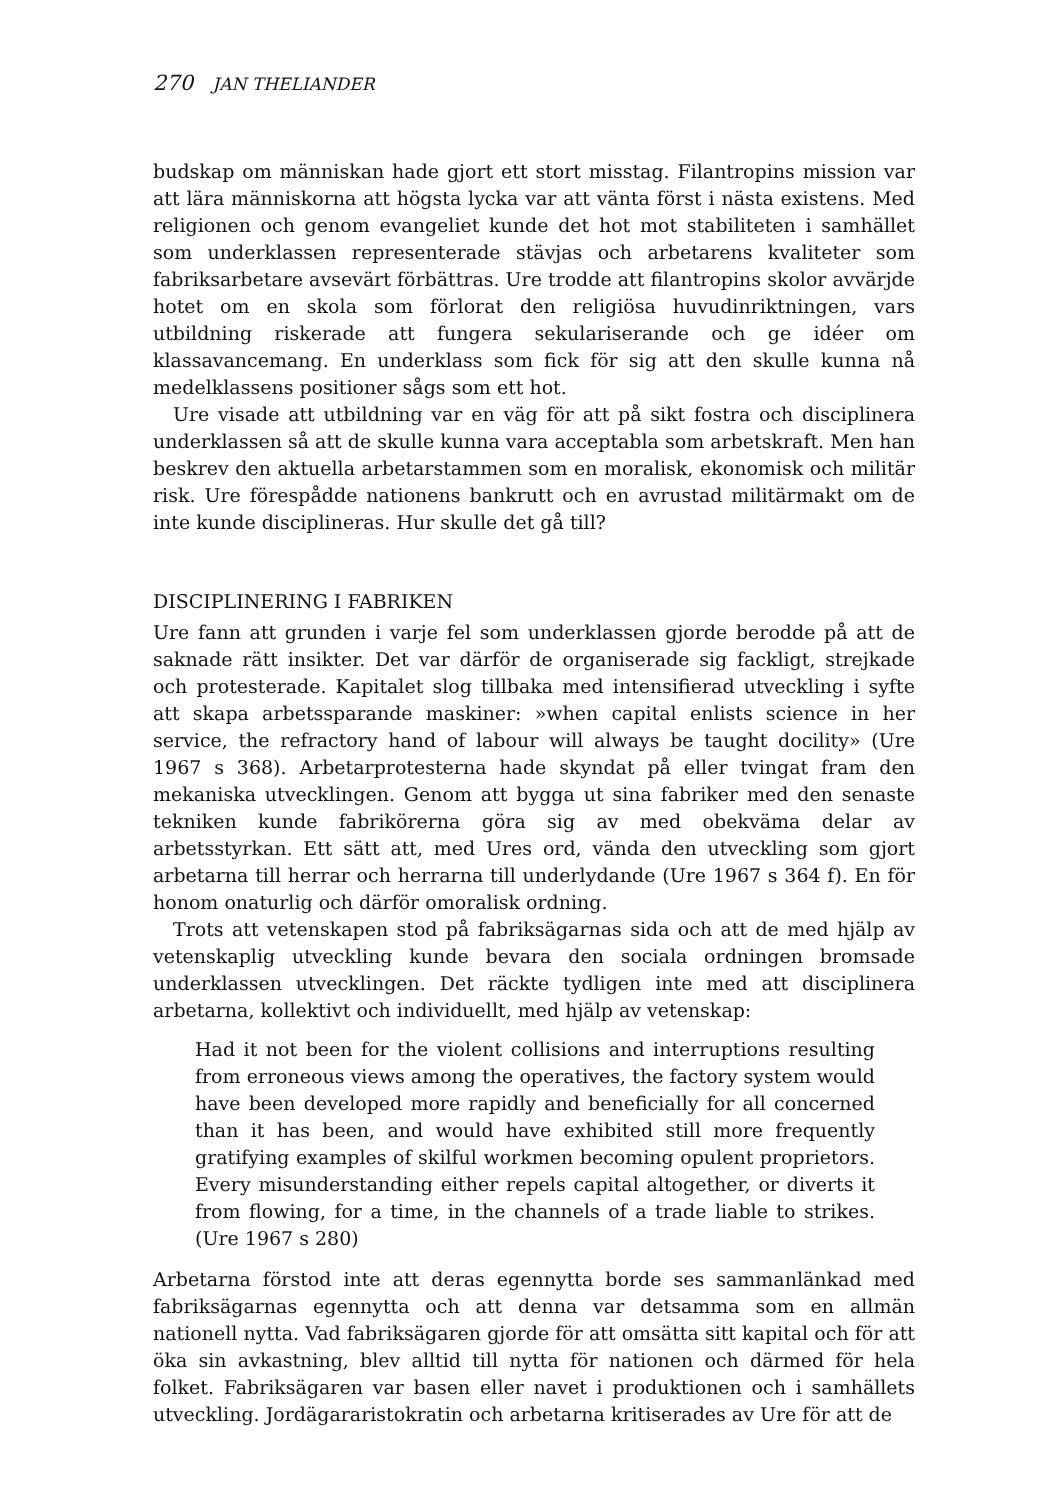270 JAN THELIANDER
budskap om människan hade gjort ett stort misstag. Filantropins mission var att lära människorna att högsta lycka var att vänta först i nästa existens. Med religionen och genom evangeliet kunde det hot mot stabiliteten i samhället som underklassen representerade stävjas och arbetarens kvaliteter som fabriksarbetare avsevärt förbättras. Ure trodde att filantropins skolor avvärjde hotet om en skola som förlorat den religiösa huvudinriktningen, vars utbildning riskerade att fungera sekulariserande och ge idéer om klassavancemang. En underklass som fick för sig att den skulle kunna nå medelklassens positioner sågs som ett hot.
Ure visade att utbildning var en väg för att på sikt fostra och disciplinera underklassen så att de skulle kunna vara acceptabla som arbetskraft. Men han beskrev den aktuella arbetarstammen som en moralisk, ekonomisk och militär risk. Ure förespådde nationens bankrutt och en avrustad militärmakt om de inte kunde disciplineras. Hur skulle det gå till?
DISCIPLINERING I FABRIKEN
Ure fann att grunden i varje fel som underklassen gjorde berodde på att de saknade rätt insikter. Det var därför de organiserade sig fackligt, strejkade och protesterade. Kapitalet slog tillbaka med intensifierad utveckling i syfte att skapa arbetssparande maskiner: »when capital enlists science in her service, the refractory hand of labour will always be taught docility» (Ure 1967 s 368). Arbetarprotesterna hade skyndat på eller tvingat fram den mekaniska utvecklingen. Genom att bygga ut sina fabriker med den senaste tekniken kunde fabrikörerna göra sig av med obekväma delar av arbetsstyrkan. Ett sätt att, med Ures ord, vända den utveckling som gjort arbetarna till herrar och herrarna till underlydande (Ure 1967 s 364 f). En för honom onaturlig och därför omoralisk ordning.
Trots att vetenskapen stod på fabriksägarnas sida och att de med hjälp av vetenskaplig utveckling kunde bevara den sociala ordningen bromsade underklassen utvecklingen. Det räckte tydligen inte med att disciplinera arbetarna, kollektivt och individuellt, med hjälp av vetenskap:
Had it not been for the violent collisions and interruptions resulting from erroneous views among the operatives, the factory system would have been developed more rapidly and beneficially for all concerned than it has been, and would have exhibited still more frequently gratifying examples of skilful workmen becoming opulent proprietors. Every misunderstanding either repels capital altogether, or diverts it from flowing, for a time, in the channels of a trade liable to strikes. (Ure 1967 s 280)
Arbetarna förstod inte att deras egennytta borde ses sammanlänkad med fabriksägarnas egennytta och att denna var detsamma som en allmän nationell nytta. Vad fabriksägaren gjorde för att omsätta sitt kapital och för att öka sin avkastning, blev alltid till nytta för nationen och därmed för hela folket. Fabriksägaren var basen eller navet i produktionen och i samhällets utveckling. Jordägararistokratin och arbetarna kritiserades av Ure för att de